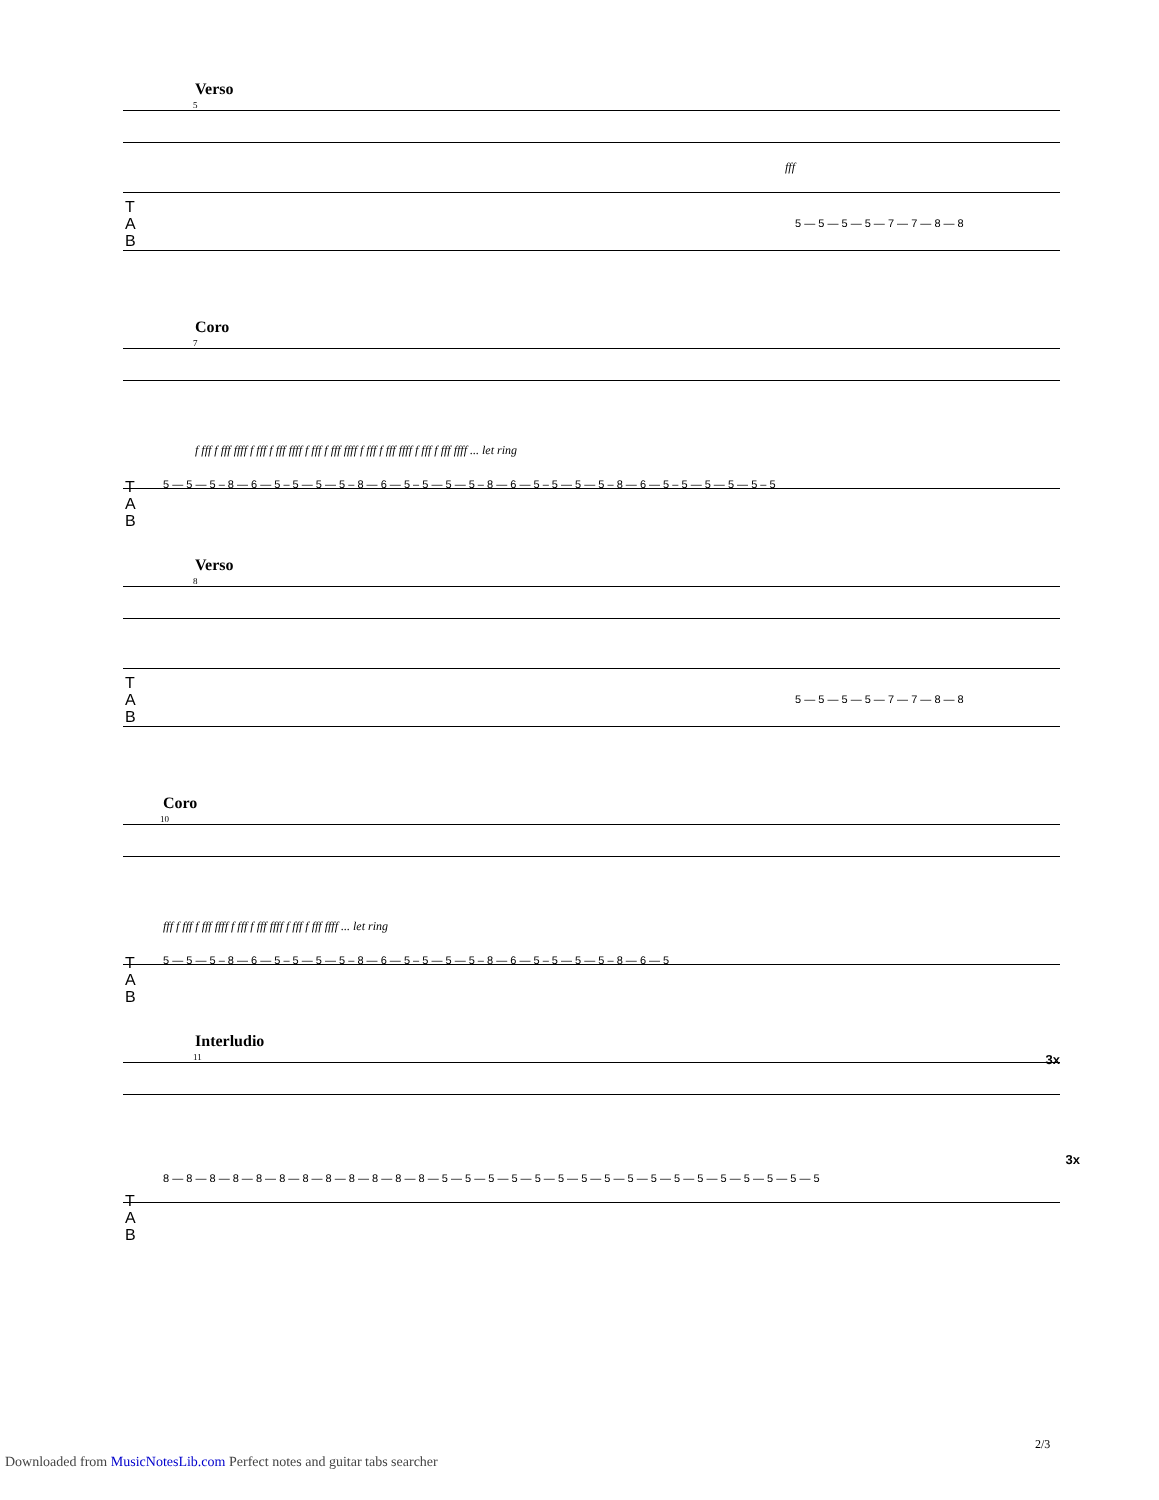Verso
5
fff
T
A
B
5 — 5 — 5 — 5 — 7 — 7 — 8 — 8
Coro
7
f fff f fff ffff f fff f fff ffff f fff f fff ffff f fff f fff ffff f fff f fff ffff ... let ring
T
A
B
5 — 5 — 5 – 8 — 6 — 5 – 5 — 5 — 5 – 8 — 6 — 5 – 5 — 5 — 5 – 8 — 6 — 5 – 5 — 5 — 5 – 8 — 6 — 5 – 5 — 5 — 5 — 5 – 5
Verso
8
T
A
B
5 — 5 — 5 — 5 — 7 — 7 — 8 — 8
Coro
10
fff f fff f fff ffff f fff f fff ffff f fff f fff ffff ... let ring
T
A
B
5 — 5 — 5 – 8 — 6 — 5 – 5 — 5 — 5 – 8 — 6 — 5 – 5 — 5 — 5 – 8 — 6 — 5 – 5 — 5 — 5 – 8 — 6 — 5
Interludio
11 3x
T
A
B
8 — 8 — 8 — 8 — 8 — 8 — 8 — 8 — 8 — 8 — 8 — 8 — 5 — 5 — 5 — 5 — 5 — 5 — 5 — 5 — 5 — 5 — 5 — 5 — 5 — 5 — 5 — 5 — 5
3x
2/3
Downloaded from MusicNotesLib.com Perfect notes and guitar tabs searcher